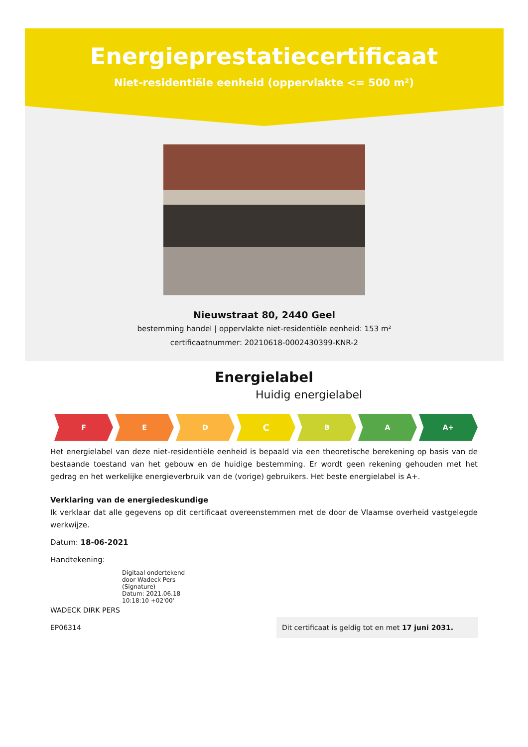Energieprestatiecertificaat
Niet-residentiële eenheid (oppervlakte <= 500 m²)
Nieuwstraat 80, 2440 Geel
bestemming handel | oppervlakte niet-residentiële eenheid: 153 m²
certificaatnummer: 20210618-0002430399-KNR-2
Energielabel
Huidig energielabel
F E D
C
B A A+
Het energielabel van deze niet-residentiële eenheid is bepaald via een theoretische berekening op basis van de bestaande toestand van het gebouw en de huidige bestemming. Er wordt geen rekening gehouden met het gedrag en het werkelijke energieverbruik van de (vorige) gebruikers. Het beste energielabel is A+.
Verklaring van de energiedeskundige
Ik verklaar dat alle gegevens op dit certificaat overeenstemmen met de door de Vlaamse overheid vastgelegde werkwijze.
Datum: 18-06-2021
Handtekening:
Digitaal ondertekend
door Wadeck Pers
(Signature)
Datum: 2021.06.18
10:18:10 +02'00'
WADECK DIRK PERS
EP06314
Dit certificaat is geldig tot en met 17 juni 2031.